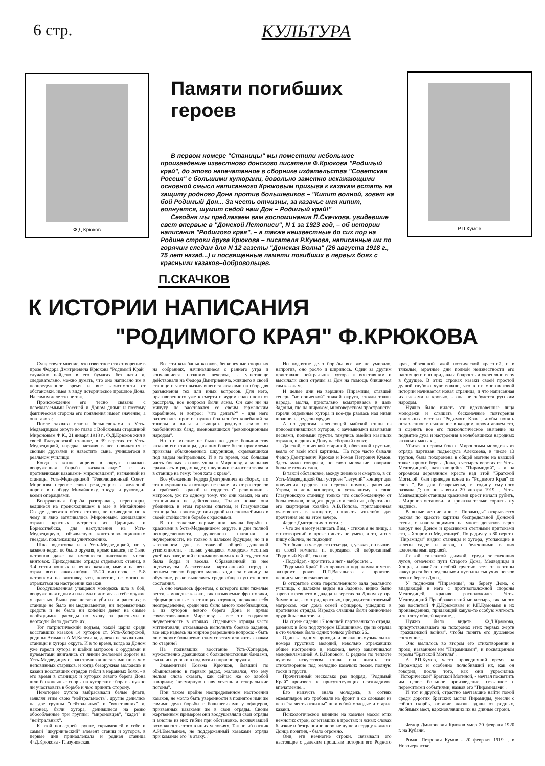6 стр. КУЛЬТУРА
Ф.Д.Крюков
Памяти погибших героев
В первом номере "Станицы" мы поместили небольшое произведение известного донского писателя Ф.Крюкова "Родимый край", до этого напечатанное в сборнике издательства "Советская Россия" с большими купюрами, довольно заметно искажающими основной смысл написанного Крюковым призыва к казакам встать на защиту родного Дона против большевиков – "Кипит волной, зовет на бой Родимый Дон... За честь отчизны, за казачье имя кипит, волнуется, шумит седой наш Дон – Родимый край!"
Сегодня мы предлагаем вам воспоминания П.Скачкова, увидевшие свет впервые в "Донской Летописи", N 1 за 1923 год, – об истории написания "Родимого края", – а также неизвестные до сих пор на Родине строки друга Крюкова – писателя Р.Кумова, написанные им по горячим следам для N 12 газеты "Донская Волна" (26 августа 1918 г., 75 лет назад...) и посвященные памяти погибших в первых боях с красными казаков–добровольцев.
Р.П.Кумов
П.СКАЧКОВ
К ИСТОРИИ НАПИСАНИЯ
"РОДИМОГО КРАЯ" Ф.КРЮКОВА
Существует мнение, что известное стихотворение в прозе Федора Дмитриевича Крюкова "Родимый Край" случайно найдено в его бумагах без даты и, следовательно, можно думать, что оно написано им в неопределенное время и вне зависимости от обстановки, имея в виду историческое прошлое Дона. На самом деле это не так.
Происхождение его тесно связано с переживаемыми Россией и Доном днями и поэтому фактическая сторона его появления имеет значение; а она такова:
После захвата власти большевиками в Усть-Медведицком округе во главе с Войсковым старшиной Мироновым Ф.К., 21 января 1918 г., Ф.Д.Крюков жил в своей Глазуновской станице, в 39 верстах от Усть-Медведицкой, изредка наезжая в нее повидаться с своими друзьями и навестить сына, учившегося в реальном училище.
Когда в конце апреля в округе началась вооруженная борьба казаков-"кадет" с их противниками казаками-"мироновцами", изгнанный из станицы Усть-Медведицкой "Революционный Совет" Миронова перенес свою резиденцию к железной дороге в слободу Михайловку, откуда и руководил всеми операциями.
Вооруженная борьба разгоралась, переговоры, ведшиеся на происходившем в мае в Михайловке Съезде делегатов обеих сторон, не приводили ни к чему и явно затягивались Мироновым, ожидавшим отряды красных матросов из Царицына и Борисоглебска, для наступления на Усть-Медведицкую, объявленую контр-революционным гнездом, подлежащим уничтожению.
Шла подготовка и в Усть-Медведицкой, но у казаков-кадет не было оружия, кроме шашек, не было патронов даже на имевшееся ничтожное число винтовок. Приходившие отряды отдельных станиц, в 3-4 сотни конных и пеших казаков, имели на весь отряд всего каких-нибудь 15-20 винтовок, с 5-8 патронами на винтовку, что, понятно, не могло не отражаться на настроении казаков.
Воодушевленная учащаяся молодежь шла в бой, вооруженная одними палками и доставала себе оружие у красных. Были уже десятки убитых и раненых; в станице не было ни медикаментов, ни перевязочных средств и не было ни копейки денег на самые необходимые расходы по уходу за ранеными и неотходы было достать их.
Тот патриотический подъем, какой царил среди восставших казаков 14 хуторов ст. Усть-Хоперской, родины Атамана А.М.Каледина, далеко не захватывал станицы и хутора округа. И в то время, когда за Доном уже горели хутора и шайки матросов с орудиями и пулеметами двигались от линии железной дороги на Усть-Медведицкую, расстреливая десятками ни в чем неповинных стариков, и когда безоружная молодежь и казаки восставших отрядов гибли в неравных боях, - в это время в станицах и хуторах левого берега Дона шли бесконечные споры на хуторских сборах - нужно ли участвовать в борьбе и чью принять сторону.
Некоторые хутора выбрасывали белые флаги, заявляя этим свою "нейтральность", другие делились на две группы "нейтральных" и "восставших" и, наконец, были хутора, делившиеся на резко обособленные три группы: "мироновцев", "кадет" и "нейтральных".
К этой последней группе, скрывавшей в себе и самый "шкурнический" элемент станиц и хуторов, в первые дни принадлежала и родная станица Ф.Д.Крюкова - Глазуновская.
Все эти колебанья казаков, бесконечные споры их на собраниях, начинавшиеся с раннего утра и кончавшиеся поздним вечером, - угнетающе действовали на Федора Дмитриевича, жившего в своей станице и часто вызывавшегося казаками на сбор для разъяснения тех или иных вопросов. Для него, приговоренного уже к смерти и чудом спасенного от расстрела, все вопросы были ясны. Он сам ни на минуту не расставался со своим германским карабином, и вопрос: "что делать?" - для него разрешался просто: нужно браться без колебаний за топоры и вилы и очищать родную землю от разбойничьих банд, именовавшихся "революционным народом".
Но это мнение не было по душе большинству казаков его станицы, для них более были приемлемы призывы обыкновенных шкурников, скрывавшихся под видом нейтральных. И в то время, как большая часть боевых казаков ушла к Миронову, а меньшая сражалась в рядах кадет, шкурники философствовали в станице на тему: "моя хата с краю".
Все убеждения Федора Дмитриевича на сборах, что эта шкурническая позиция не спасет их от расстрелов и грабежей "красой и гордостью" революции - матросов, уж по одному тому, что они казаки, на его станичников не действовали. Только позже они убедились в этом горьким опытом, и Глазуновская станица была впоследствии одной из непоколебимых в своей стойкости в борьбе с красными.
В эти тяжелые первые дни начала борьбы с красными в Усть-Медведицком округе, в дни полной неопределенности, душевного шатания и неуверенности, не только в далеком будущем, но и в завтрашнем дне, в тяжелой общей душевной угнетенности, - только учащаяся молодежь местных учебных заведений с примкнувшими к ней студентами была бодра и весела. Образованный из нее подъесаулом Алексеевым партизанский отряд с пением своего бодрого марша ходил за станицу на обучение, резко выделяясь среди общего угнетенного состояния.
А оно началось фронтом, с которого шли тяжелые вести, - молодые казаки, так называемые фронтовики, сформированные в станицах отрядов, держали себя неопределенно, среди них было много колеблющихся, а из хуторов левого берега Дона и прямо сочувствовавших Миронову, - все это создавало неуверенность в отрядах. Отдельные отряды часто митинговали, отказываясь выполнять боевые задания, все еще надеясь на мирное разрешение вопроса: - быть ли в округе большевистским советам или жить казакам по старине?
На поднявших восстание Усть-Хоперцев, мужественно дравшихся с большевистскими бандами, сыпались упреки в поднятии напрасно оружия.
Знаменитый Козьма Крючков, бывший по обыкновению в первых рядах, жаловался, что ему нельзя слова сказать, как сейчас же со злобой говорили: "всемирную славу хочешь и генеральские погоны".
При таком крайне неопределенном настроении казаков, не могло быть уверенности в поднятое ими же самими дело борьбы с большевиками у офицеров, призванных казаками же в свои отряды. Своим жертвенным примером они воодушевляли свои отряды и многие из них гибли при обстановке, исключавшей возможность этого в иных условиях. Так погиб сотник А.И.Емельянов, не поддержанный казаками отряда при команде его "в атаку..."
Но поднятое дело борьбы все же не умирало, напротив, оно росло и ширилось. Один за другим приставали нейтральные хутора к восставшим и высылали свои отряды за Дон на помощь бившимся там казакам.
И целые дни на вершине Пирамиды, ставшей теперь "исторической" точкой округа, стояли толпы народа, молча, пристально всматриваясь в даль Задонья, где на широком, многоверстном пространстве горели отдельные хутора и кое-где рвалась над ними шрапнель... гудели орудия.
А по дорогам зеленеющей майской степи из присоединившихся хуторов, с заунывными казачьими песнями, полными грусти, тянулись змейки казачьих отрядов, шедших к Дону на сборный пункт.
Далекой, эпической стариной, обвеянной грустью, веяло от всей этой картины... На горе часто бывали Федор Дмитриевич Крюков и Роман Петрович Кумов. Здесь мало говорили, но само молчание говорило больше всяких слов.
В такой обстановке, между жизнью и смертью, в ст. Усть-Медведицкой был устроен "летучий" концерт для получения средств на первую помощь раненым. Утром, в день концерта, к уезжавшему в свою Глазуновскую станицу, только что освобожденную от большевиков, повидать родных и свой очаг, обратилась его квартирная хозяйка А.В.Попова, приглашенная участвовать в концерте, написать что-либо для прочтения ею на этом вечере.
Федор Дмитриевич ответил:
- Что же я могу написать Вам, - стихов я не пишу, а стихотворений в прозе писать не умею, а то, что я пишу обычно, не подходит.
Это было за час до его отъезда, а, уезжая, он вышел из своей комнаты и, передавая ей набросанный "Родимый Край", сказал:
- Подойдет, - прочтите, а нет - выбросьте...
"Родимый Край" был прочитан под акомпанимент-экспромт рояля П.П.Васильева и произвел неописуемое впечатление...
В открытые окна переполненного зала реального училища, с далеким видом на Задонье, видно было зарево горевшего в двадцати верстах за Доном хутора Зимовника, - то отряд красных, предводительствуемый матросом, жег дома семей офицеров, ушедших в противные отряды. Изредка слышны были одиночные орудийные выстрелы...
На сцене сидели 17 юношей партизанского отряда, раненых в бою под хутором Шашкиным, где из отряда в сто человек было одних только убитых 26...
Один за одним проходили вокально-музыкальные номера грустных мелодий, невольно отражавших общее настроение и, наконец, вечер заканчивался мелодекламацией А.В.Поповой. С редким по теплоте чувства искусством стала она читать это стихотворение под мелодию казачьих песен, полную тоски и грусти.
Прочитанный несколько раз подряд, "Родимый Край" произвел на присутствующих неизгладимое впечатление...
Его наизусть знала молодежь, в сотнях экземпляров его требовали на фронт и со словами из него "за честь отчизны" шли в бой молодые и старые казаки.
Психологическое влияние на казачьи массы этих немногих строк, сочетавших в простых и ясных словах близкие и безгранично дорогие душе и сердцу каждого Донца понятия, - было огромно.
Они, эти немногие строки, связывали его настоящее с далеким прошлым истории его Родного края, обвеянной такой поэтической красотой, и в тяжелые, мрачные дни полной неизвестности его настоящего они придавали бодрость и укрепляли веру в будущее. В этих строках казаки своей простой душой глубоко чувствовали, что в их многовековой истории начинается новая страница, и что написанная их слезами и кровью, - она не забудется русским народом.
Нужно было видеть эти вдохновенные лица молодежи и слышать бесконечные повторения отдельных мест из "Родимого Края", чтобы понять оставленное впечатление в каждом, прочитавшем его, и оценить все его психологическое значение на поднятие духа и настроения в колебавшихся народных казачьих массах...
Убитая в первом бою с Мироновым молодежь из отряда партизан подъесаула Алексеева, в числе 13 трупов, была похоронена в общей могиле на высшей точке горного берега Дона, в четырех верстах от Усть-Медведицкой, называющейся "Пирамидой", - и на огромном деревянном кресте над этой "Братской Могилой" был приведен конец из "Родимого Края" со слов "...Во дни безвременья, в годину смутного развала..."; но по занятии 29 января 1919 г. Усть-Медведицкой станицы красными крест начали рубить, - Миронов остановил и приказал только сорвать эту надпись.
В ясные летние дни с "Пирамиды" открывается редкая по красоте картина беспредельной Донской степи, с извивающимися на много десятков верст вокруг нее Доном и красивыми степными притоками его, - Хопром и Медведицей. По радиусу в 80 верст с "Пирамиды" видны станицы и хутора, утопающие в зелени садов и левад, с белеющими в них колокольнями церквей.
Легкой синеватой дымкой, среди зеленеющих лугов, отмечены пути Старого Дона, Медведицы и Хопра, и какой-то особой грустью веет от картины кажущихся беспредельными пустыни сыпучих песков левого берега Дона...
У подножия "Пирамиды", на берегу Дона, с впадающей в него с противоположной стороны Медведицей, красиво расположился Усть-Медведицкий Преображенский монастырь, так много раз воспетый Ф.Д.Крюковым и Р.П.Кумовым в их произведениях, придающий какую-то особую мягкость и теплоту общей картине...
Нужно было видеть Ф.Д.Крюкова, присутствовавшего на похоронах этих первых жертв "гражданской войны", чтобы понять его душевное состояние...
Оно вылилось во втором его стихотворении в прозе, названном им "Пирамидами", и посвященном героям "Братской Могилы".
А Р.П.Кумов, часто проводивший время на Пирамидах и особенно полюбивший их, как он говорил, после того, как они украсились "Исторической" Братской Могилой, - мечтал посвятить им целое большое произведение, связанное с пережитыми событиями, назвав его "Пирамидами".
И тот и другой, страстно мечтавшие найти покой среди дорогих братских могил Пирамиды, унесли с собою скорбь, оставив жизнь вдали от родных, любимых мест, вдохновлявших их на дивные строки.
Федор Дмитриевич Крюков умер 20 февраля 1920 г. на Кубани.
Роман Петрович Кумов - 20 февраля 1919 г. в Новочеркасске.